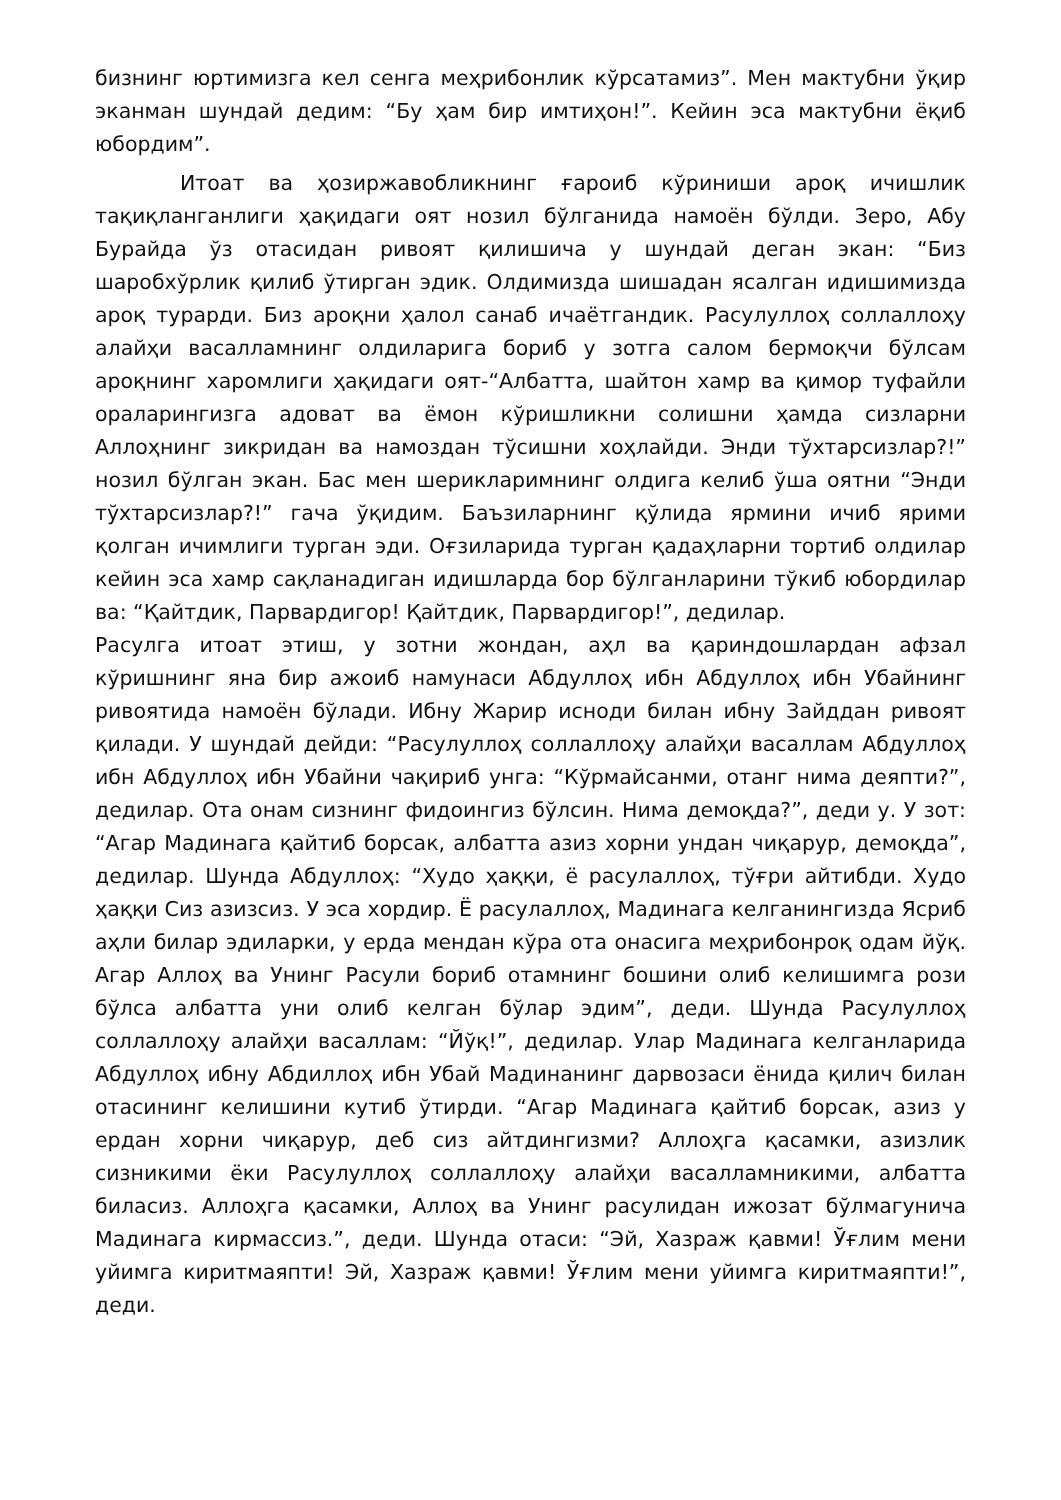бизнинг юртимизга кел сенга меҳрибонлик кўрсатамиз”. Мен мактубни ўқир эканман шундай дедим: “Бу ҳам бир имтиҳон!”. Кейин эса мактубни ёқиб юбордим”.
Итоат ва ҳозиржавобликнинг ғароиб кўриниши ароқ ичишлик тақиқланганлиги ҳақидаги оят нозил бўлганида намоён бўлди. Зеро, Абу Бурайда ўз отасидан ривоят қилишича у шундай деган экан: “Биз шаробхўрлик қилиб ўтирган эдик. Олдимизда шишадан ясалган идишимизда ароқ турарди. Биз ароқни ҳалол санаб ичаётгандик. Расулуллоҳ соллаллоҳу алайҳи васалламнинг олдиларига бориб у зотга салом бермоқчи бўлсам ароқнинг харомлиги ҳақидаги оят-“Албатта, шайтон хамр ва қимор туфайли ораларингизга адоват ва ёмон кўришликни солишни ҳамда сизларни Аллоҳнинг зикридан ва намоздан тўсишни хоҳлайди. Энди тўхтарсизлар?!” нозил бўлган экан. Бас мен шерикларимнинг олдига келиб ўша оятни “Энди тўхтарсизлар?!” гача ўқидим. Баъзиларнинг қўлида ярмини ичиб ярими қолган ичимлиги турган эди. Оғзиларида турган қадаҳларни тортиб олдилар кейин эса хамр сақланадиган идишларда бор бўлганларини тўкиб юбордилар ва: “Қайтдик, Парвардигор! Қайтдик, Парвардигор!”, дедилар.
Расулга итоат этиш, у зотни жондан, аҳл ва қариндошлардан афзал кўришнинг яна бир ажоиб намунаси Абдуллоҳ ибн Абдуллоҳ ибн Убайнинг ривоятида намоён бўлади. Ибну Жарир исноди билан ибну Зайддан ривоят қилади. У шундай дейди: “Расулуллоҳ соллаллоҳу алайҳи васаллам Абдуллоҳ ибн Абдуллоҳ ибн Убайни чақириб унга: “Кўрмайсанми, отанг нима деяпти?”, дедилар. Ота онам сизнинг фидоингиз бўлсин. Нима демоқда?”, деди у. У зот: “Агар Мадинага қайтиб борсак, албатта азиз хорни ундан чиқарур, демоқда”, дедилар. Шунда Абдуллоҳ: “Худо ҳаққи, ё расулаллоҳ, тўғри айтибди. Худо ҳаққи Сиз азизсиз. У эса хордир. Ё расулаллоҳ, Мадинага келганингизда Ясриб аҳли билар эдиларки, у ерда мендан кўра ота онасига меҳрибонроқ одам йўқ. Агар Аллоҳ ва Унинг Расули бориб отамнинг бошини олиб келишимга рози бўлса албатта уни олиб келган бўлар эдим”, деди. Шунда Расулуллоҳ соллаллоҳу алайҳи васаллам: “Йўқ!”, дедилар. Улар Мадинага келганларида Абдуллоҳ ибну Абдиллоҳ ибн Убай Мадинанинг дарвозаси ёнида қилич билан отасининг келишини кутиб ўтирди. “Агар Мадинага қайтиб борсак, азиз у ердан хорни чиқарур, деб сиз айтдингизми? Аллоҳга қасамки, азизлик сизникими ёки Расулуллоҳ соллаллоҳу алайҳи васалламникими, албатта биласиз. Аллоҳга қасамки, Аллоҳ ва Унинг расулидан ижозат бўлмагунича Мадинага кирмассиз.”, деди. Шунда отаси: “Эй, Хазраж қавми! Ўғлим мени уйимга киритмаяпти! Эй, Хазраж қавми! Ўғлим мени уйимга киритмаяпти!”, деди.